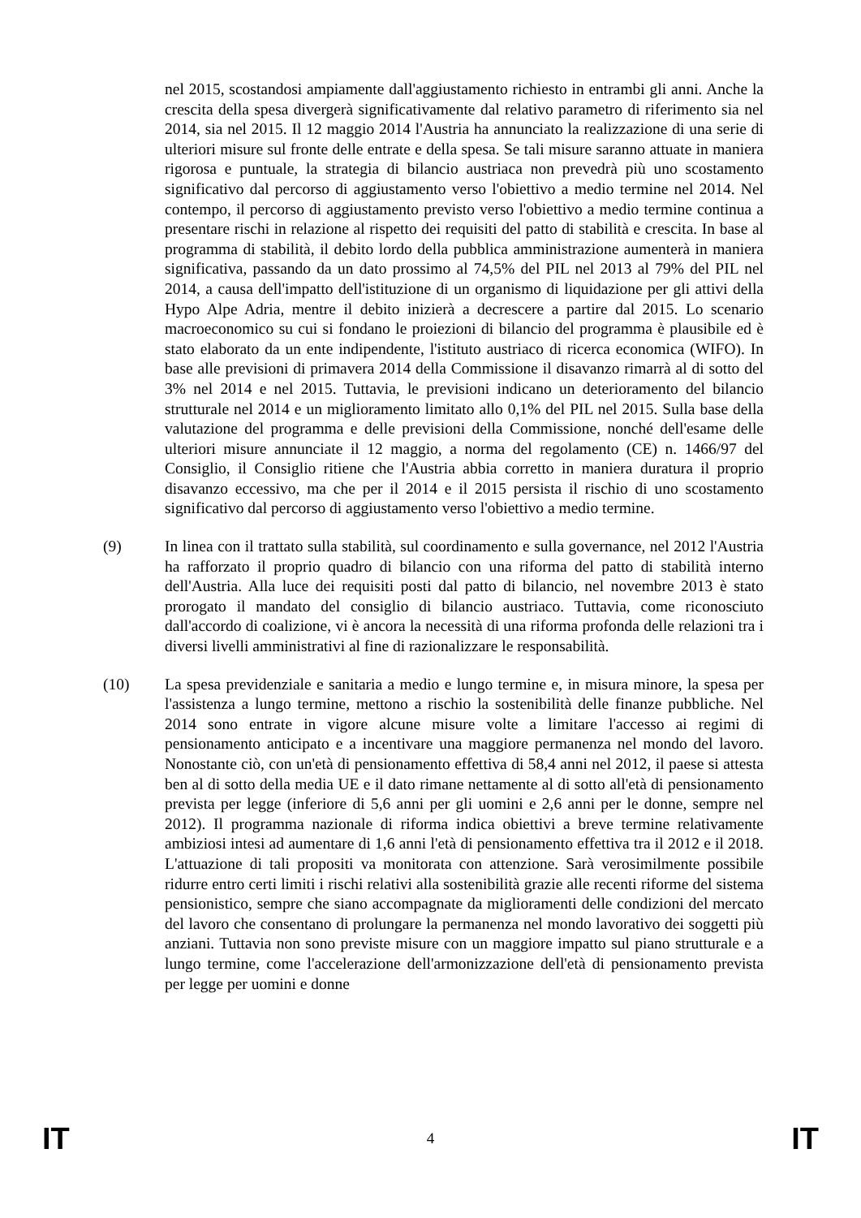nel 2015, scostandosi ampiamente dall'aggiustamento richiesto in entrambi gli anni. Anche la crescita della spesa divergerà significativamente dal relativo parametro di riferimento sia nel 2014, sia nel 2015. Il 12 maggio 2014 l'Austria ha annunciato la realizzazione di una serie di ulteriori misure sul fronte delle entrate e della spesa. Se tali misure saranno attuate in maniera rigorosa e puntuale, la strategia di bilancio austriaca non prevedrà più uno scostamento significativo dal percorso di aggiustamento verso l'obiettivo a medio termine nel 2014. Nel contempo, il percorso di aggiustamento previsto verso l'obiettivo a medio termine continua a presentare rischi in relazione al rispetto dei requisiti del patto di stabilità e crescita. In base al programma di stabilità, il debito lordo della pubblica amministrazione aumenterà in maniera significativa, passando da un dato prossimo al 74,5% del PIL nel 2013 al 79% del PIL nel 2014, a causa dell'impatto dell'istituzione di un organismo di liquidazione per gli attivi della Hypo Alpe Adria, mentre il debito inizierà a decrescere a partire dal 2015. Lo scenario macroeconomico su cui si fondano le proiezioni di bilancio del programma è plausibile ed è stato elaborato da un ente indipendente, l'istituto austriaco di ricerca economica (WIFO). In base alle previsioni di primavera 2014 della Commissione il disavanzo rimarrà al di sotto del 3% nel 2014 e nel 2015. Tuttavia, le previsioni indicano un deterioramento del bilancio strutturale nel 2014 e un miglioramento limitato allo 0,1% del PIL nel 2015. Sulla base della valutazione del programma e delle previsioni della Commissione, nonché dell'esame delle ulteriori misure annunciate il 12 maggio, a norma del regolamento (CE) n. 1466/97 del Consiglio, il Consiglio ritiene che l'Austria abbia corretto in maniera duratura il proprio disavanzo eccessivo, ma che per il 2014 e il 2015 persista il rischio di uno scostamento significativo dal percorso di aggiustamento verso l'obiettivo a medio termine.
(9) In linea con il trattato sulla stabilità, sul coordinamento e sulla governance, nel 2012 l'Austria ha rafforzato il proprio quadro di bilancio con una riforma del patto di stabilità interno dell'Austria. Alla luce dei requisiti posti dal patto di bilancio, nel novembre 2013 è stato prorogato il mandato del consiglio di bilancio austriaco. Tuttavia, come riconosciuto dall'accordo di coalizione, vi è ancora la necessità di una riforma profonda delle relazioni tra i diversi livelli amministrativi al fine di razionalizzare le responsabilità.
(10) La spesa previdenziale e sanitaria a medio e lungo termine e, in misura minore, la spesa per l'assistenza a lungo termine, mettono a rischio la sostenibilità delle finanze pubbliche. Nel 2014 sono entrate in vigore alcune misure volte a limitare l'accesso ai regimi di pensionamento anticipato e a incentivare una maggiore permanenza nel mondo del lavoro. Nonostante ciò, con un'età di pensionamento effettiva di 58,4 anni nel 2012, il paese si attesta ben al di sotto della media UE e il dato rimane nettamente al di sotto all'età di pensionamento prevista per legge (inferiore di 5,6 anni per gli uomini e 2,6 anni per le donne, sempre nel 2012). Il programma nazionale di riforma indica obiettivi a breve termine relativamente ambiziosi intesi ad aumentare di 1,6 anni l'età di pensionamento effettiva tra il 2012 e il 2018. L'attuazione di tali propositi va monitorata con attenzione. Sarà verosimilmente possibile ridurre entro certi limiti i rischi relativi alla sostenibilità grazie alle recenti riforme del sistema pensionistico, sempre che siano accompagnate da miglioramenti delle condizioni del mercato del lavoro che consentano di prolungare la permanenza nel mondo lavorativo dei soggetti più anziani. Tuttavia non sono previste misure con un maggiore impatto sul piano strutturale e a lungo termine, come l'accelerazione dell'armonizzazione dell'età di pensionamento prevista per legge per uomini e donne
IT 4 IT